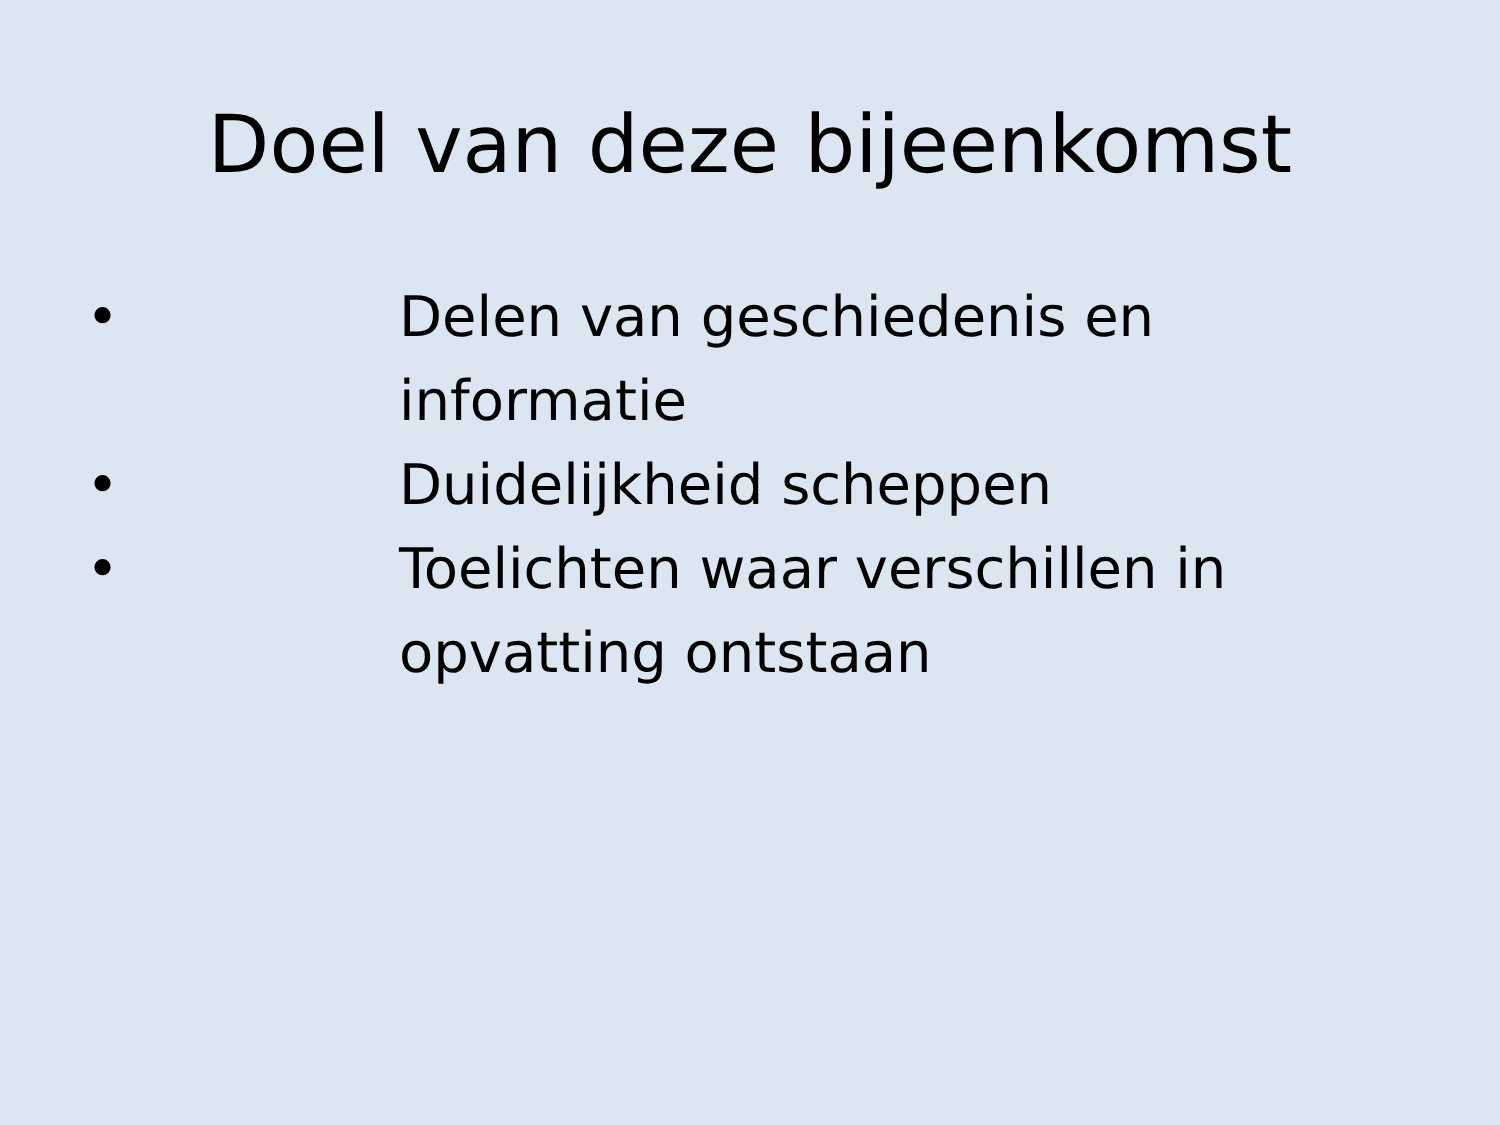Doel van deze bijeenkomst
• Delen van geschiedenis en informatie
• Duidelijkheid scheppen
• Toelichten waar verschillen in opvatting ontstaan